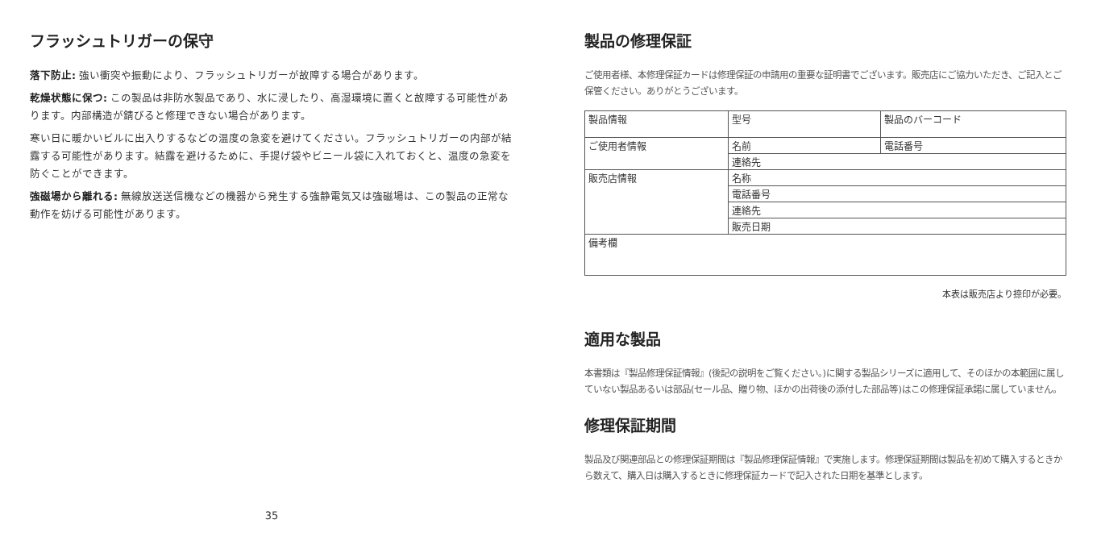フラッシュトリガーの保守
落下防止: 強い衝突や振動により、フラッシュトリガーが故障する場合があります。
乾燥状態に保つ: この製品は非防水製品であり、水に浸したり、高湿環境に置くと故障する可能性があります。内部構造が錆びると修理できない場合があります。
寒い日に暖かいビルに出入りするなどの温度の急変を避けてください。フラッシュトリガーの内部が結露する可能性があります。結露を避けるために、手提げ袋やビニール袋に入れておくと、温度の急変を防ぐことができます。
強磁場から離れる: 無線放送送信機などの機器から発生する強静電気又は強磁場は、この製品の正常な動作を妨げる可能性があります。
35
製品の修理保証
ご使用者様、本修理保証カードは修理保証の申請用の重要な証明書でございます。販売店にご協力いただき、ご記入とご保管ください。ありがとうございます。
| 製品情報 | 型号 | 製品のバーコード |
| ご使用者情報 | 名前 | 電話番号 |
| | 連絡先 | |
| 販売店情報 | 名称 | |
| | 電話番号 | |
| | 連絡先 | |
| | 販売日期 | |
| 備考欄 | | |
本表は販売店より捺印が必要。
適用な製品
本書類は『製品修理保証情報』(後記の説明をご覧ください。)に関する製品シリーズに適用して、そのほかの本範囲に属していない製品あるいは部品(セール品、贈り物、ほかの出荷後の添付した部品等)はこの修理保証承諾に属していません。
修理保証期間
製品及び関連部品との修理保証期間は『製品修理保証情報』で実施します。修理保証期間は製品を初めて購入するときから数えて、購入日は購入するときに修理保証カードで記入された日期を基準とします。